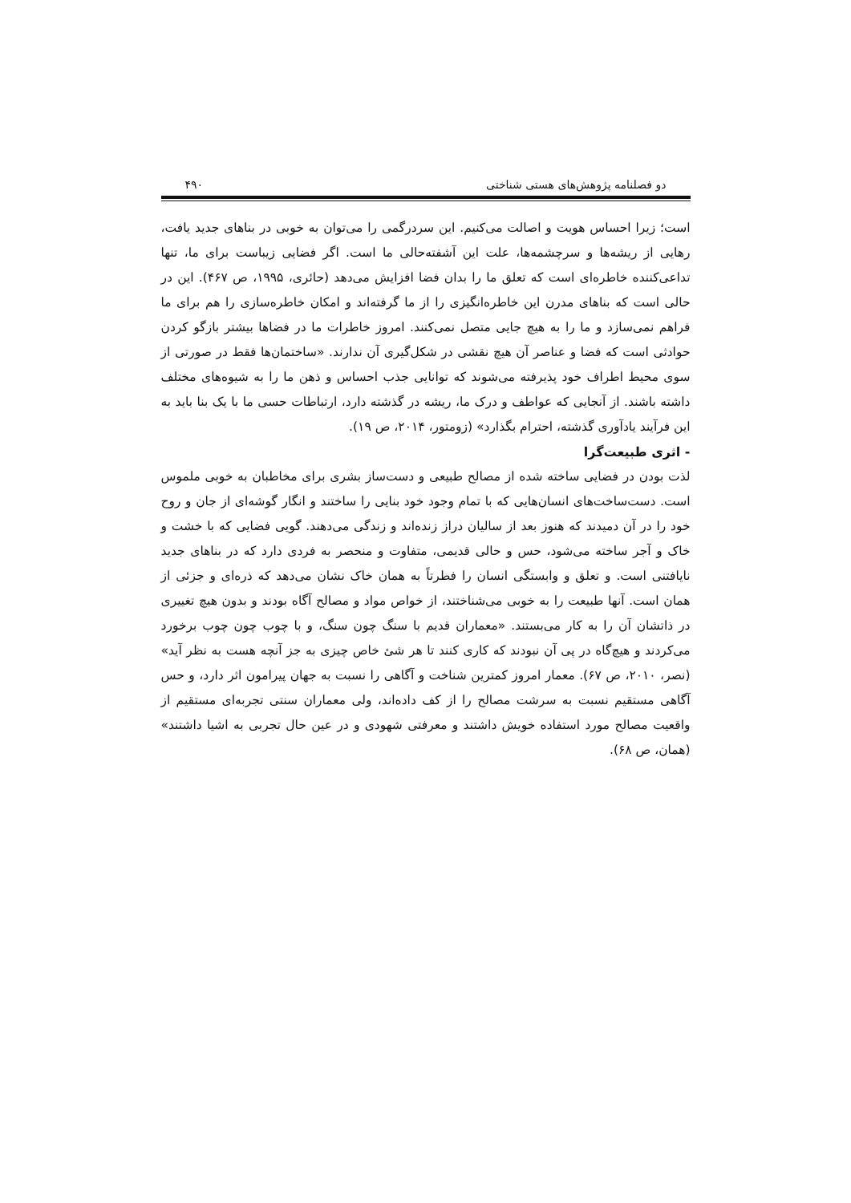دو فصلنامه پژوهش‌های هستی شناختی ۴۹۰
است؛ زیرا احساس هویت و اصالت می‌کنیم. این سردرگمی را می‌توان به خوبی در بناهای جدید یافت، رهایی از ریشه‌ها و سرچشمه‌ها، علت این آشفته‌حالی ما است. اگر فضایی زیباست برای ما، تنها تداعی‌کننده خاطره‌ای است که تعلق ما را بدان فضا افزایش می‌دهد (حائری، ۱۹۹۵، ص ۴۶۷). این در حالی است که بناهای مدرن این خاطره‌انگیزی را از ما گرفته‌اند و امکان خاطره‌سازی را هم برای ما فراهم نمی‌سازد و ما را به هیچ جایی متصل نمی‌کنند. امروز خاطرات ما در فضاها بیشتر بازگو کردن حوادثی است که فضا و عناصر آن هیچ نقشی در شکل‌گیری آن ندارند. «ساختمان‌ها فقط در صورتی از سوی محیط اطراف خود پذیرفته می‌شوند که توانایی جذب احساس و ذهن ما را به شیوه‌های مختلف داشته باشند. از آنجایی که عواطف و درک ما، ریشه در گذشته دارد، ارتباطات حسی ما با یک بنا باید به این فرآیند یادآوری گذشته، احترام بگذارد» (زومتور، ۲۰۱۴، ص ۱۹).
- اثری طبیعت‌گرا
لذت بودن در فضایی ساخته شده از مصالح طبیعی و دست‌ساز بشری برای مخاطبان به خوبی ملموس است. دست‌ساخت‌های انسان‌هایی که با تمام وجود خود بنایی را ساختند و انگار گوشه‌ای از جان و روح خود را در آن دمیدند که هنوز بعد از سالیان دراز زنده‌اند و زندگی می‌دهند. گویی فضایی که با خشت و خاک و آجر ساخته می‌شود، حس و حالی قدیمی، متفاوت و منحصر به فردی دارد که در بناهای جدید نایافتنی است. و تعلق و وابستگی انسان را فطرتاً به همان خاک نشان می‌دهد که ذره‌ای و جزئی از همان است. آنها طبیعت را به خوبی می‌شناختند، از خواص مواد و مصالح آگاه بودند و بدون هیچ تغییری در ذاتشان آن را به کار می‌بستند. «معماران قدیم با سنگ چون سنگ، و با چوب چون چوب برخورد می‌کردند و هیچ‌گاه در پی آن نبودند که کاری کنند تا هر شئ خاص چیزی به جز آنچه هست به نظر آید» (نصر، ۲۰۱۰، ص ۶۷). معمار امروز کمترین شناخت و آگاهی را نسبت به جهان پیرامون اثر دارد، و حس آگاهی مستقیم نسبت به سرشت مصالح را از کف داده‌اند، ولی معماران سنتی تجربه‌ای مستقیم از واقعیت مصالح مورد استفاده خویش داشتند و معرفتی شهودی و در عین حال تجربی به اشیا داشتند» (همان، ص ۶۸).